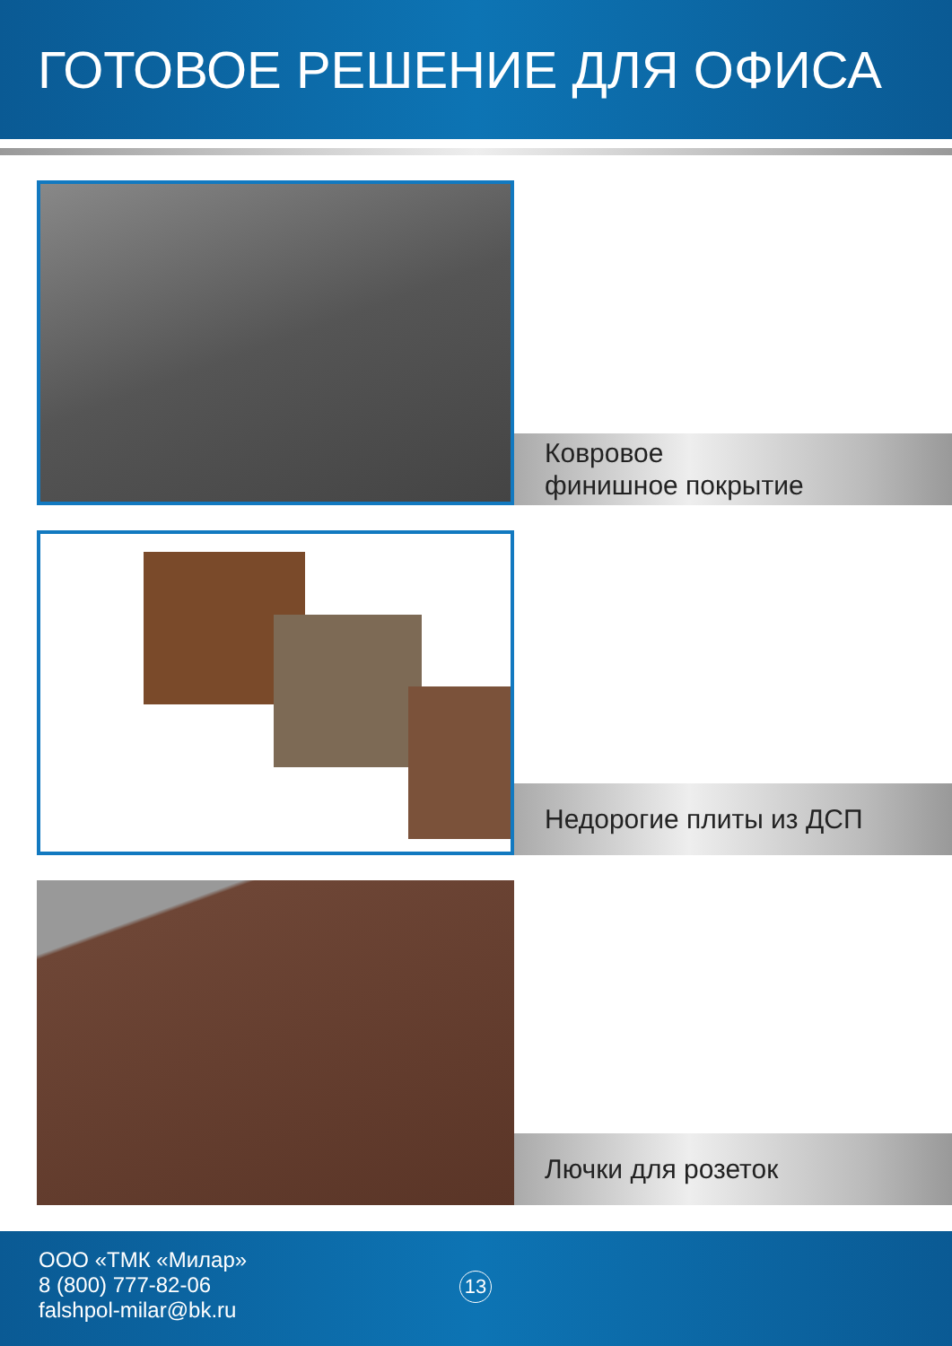ГОТОВОЕ РЕШЕНИЕ ДЛЯ ОФИСА
Ковровое
финишное покрытие
Недорогие плиты из ДСП
Лючки для розеток
ООО «ТМК «Милар»
8 (800) 777-82-06
falshpol-milar@bk.ru
13